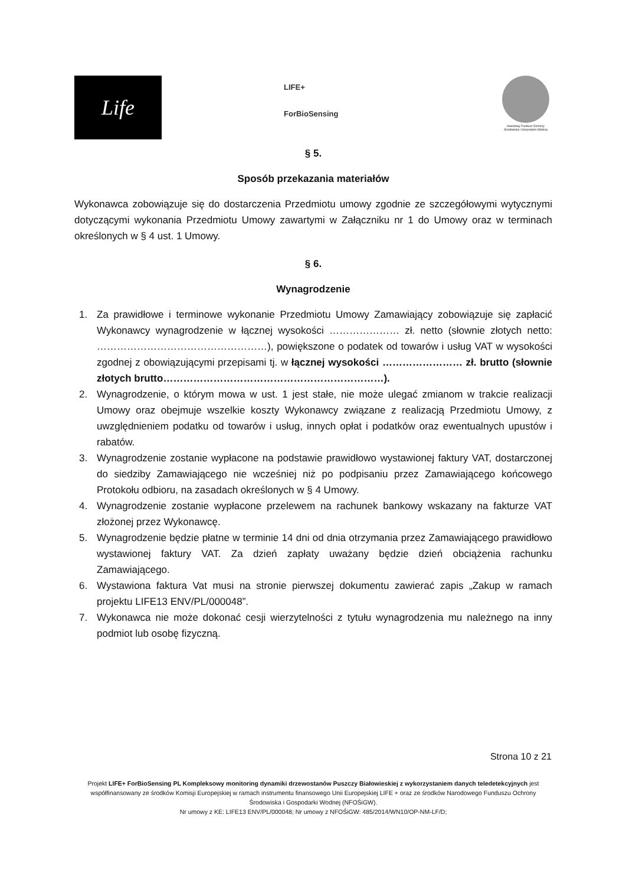Life
LIFE+
ForBioSensing
Narodowy Fundusz Ochrony Środowiska i Gospodarki Wodnej
§ 5.
Sposób przekazania materiałów
Wykonawca zobowiązuje się do dostarczenia Przedmiotu umowy zgodnie ze szczegółowymi wytycznymi dotyczącymi wykonania Przedmiotu Umowy zawartymi w Załączniku nr 1 do Umowy oraz w terminach określonych w § 4 ust. 1 Umowy.
§ 6.
Wynagrodzenie
1. Za prawidłowe i terminowe wykonanie Przedmiotu Umowy Zamawiający zobowiązuje się zapłacić Wykonawcy wynagrodzenie w łącznej wysokości ………………… zł. netto (słownie złotych netto: ……………………………………………), powiększone o podatek od towarów i usług VAT w wysokości zgodnej z obowiązującymi przepisami tj. w łącznej wysokości …………………… zł. brutto (słownie złotych brutto…………………………………………………………).
2. Wynagrodzenie, o którym mowa w ust. 1 jest stałe, nie może ulegać zmianom w trakcie realizacji Umowy oraz obejmuje wszelkie koszty Wykonawcy związane z realizacją Przedmiotu Umowy, z uwzględnieniem podatku od towarów i usług, innych opłat i podatków oraz ewentualnych upustów i rabatów.
3. Wynagrodzenie zostanie wypłacone na podstawie prawidłowo wystawionej faktury VAT, dostarczonej do siedziby Zamawiającego nie wcześniej niż po podpisaniu przez Zamawiającego końcowego Protokołu odbioru, na zasadach określonych w § 4 Umowy.
4. Wynagrodzenie zostanie wypłacone przelewem na rachunek bankowy wskazany na fakturze VAT złożonej przez Wykonawcę.
5. Wynagrodzenie będzie płatne w terminie 14 dni od dnia otrzymania przez Zamawiającego prawidłowo wystawionej faktury VAT. Za dzień zapłaty uważany będzie dzień obciążenia rachunku Zamawiającego.
6. Wystawiona faktura Vat musi na stronie pierwszej dokumentu zawierać zapis „Zakup w ramach projektu LIFE13 ENV/PL/000048”.
7. Wykonawca nie może dokonać cesji wierzytelności z tytułu wynagrodzenia mu należnego na inny podmiot lub osobę fizyczną.
Strona 10 z 21
Projekt LIFE+ ForBioSensing PL Kompleksowy monitoring dynamiki drzewostanów Puszczy Białowieskiej z wykorzystaniem danych teledetekcyjnych jest współfinansowany ze środków Komisji Europejskiej w ramach instrumentu finansowego Unii Europejskiej LIFE + oraz ze środków Narodowego Funduszu Ochrony Środowiska i Gospodarki Wodnej (NFOŚiGW).
Nr umowy z KE: LIFE13 ENV/PL/000048; Nr umowy z NFOŚiGW: 485/2014/WN10/OP-NM-LF/D;